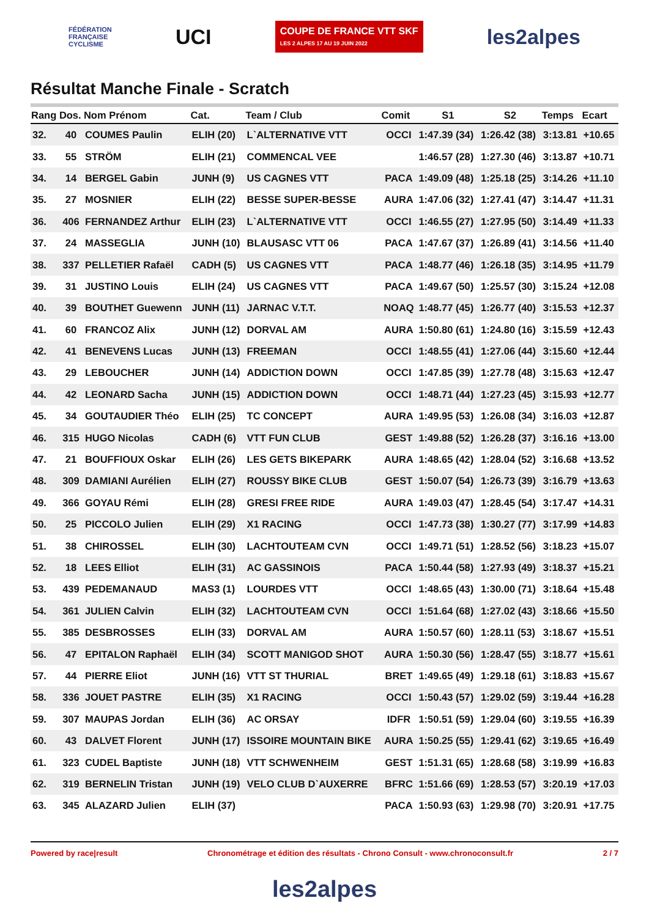FÉDÉRATION
FRANÇAISE
CYCLISME
UCI
COUPE DE FRANCE VTT SKF
LES 2 ALPES 17 AU 19 JUIN 2022
les2alpes
Résultat Manche Finale - Scratch
| Rang | Dos. | Nom Prénom | Cat. | Team / Club | Comit | S1 | S2 | Temps | Ecart |
| --- | --- | --- | --- | --- | --- | --- | --- | --- | --- |
| 32. | 40 | COUMES Paulin | ELIH (20) | L`ALTERNATIVE VTT | OCCI | 1:47.39 (34) | 1:26.42 (38) | 3:13.81 | +10.65 |
| 33. | 55 | STRÖM | ELIH (21) | COMMENCAL VEE | | 1:46.57 (28) | 1:27.30 (46) | 3:13.87 | +10.71 |
| 34. | 14 | BERGEL Gabin | JUNH (9) | US CAGNES VTT | PACA | 1:49.09 (48) | 1:25.18 (25) | 3:14.26 | +11.10 |
| 35. | 27 | MOSNIER | ELIH (22) | BESSE SUPER-BESSE | AURA | 1:47.06 (32) | 1:27.41 (47) | 3:14.47 | +11.31 |
| 36. | 406 | FERNANDEZ Arthur | ELIH (23) | L`ALTERNATIVE VTT | OCCI | 1:46.55 (27) | 1:27.95 (50) | 3:14.49 | +11.33 |
| 37. | 24 | MASSEGLIA | JUNH (10) | BLAUSASC VTT 06 | PACA | 1:47.67 (37) | 1:26.89 (41) | 3:14.56 | +11.40 |
| 38. | 337 | PELLETIER Rafaël | CADH (5) | US CAGNES VTT | PACA | 1:48.77 (46) | 1:26.18 (35) | 3:14.95 | +11.79 |
| 39. | 31 | JUSTINO Louis | ELIH (24) | US CAGNES VTT | PACA | 1:49.67 (50) | 1:25.57 (30) | 3:15.24 | +12.08 |
| 40. | 39 | BOUTHET Guewenn | JUNH (11) | JARNAC V.T.T. | NOAQ | 1:48.77 (45) | 1:26.77 (40) | 3:15.53 | +12.37 |
| 41. | 60 | FRANCOZ Alix | JUNH (12) | DORVAL AM | AURA | 1:50.80 (61) | 1:24.80 (16) | 3:15.59 | +12.43 |
| 42. | 41 | BENEVENS Lucas | JUNH (13) | FREEMAN | OCCI | 1:48.55 (41) | 1:27.06 (44) | 3:15.60 | +12.44 |
| 43. | 29 | LEBOUCHER | JUNH (14) | ADDICTION DOWN | OCCI | 1:47.85 (39) | 1:27.78 (48) | 3:15.63 | +12.47 |
| 44. | 42 | LEONARD Sacha | JUNH (15) | ADDICTION DOWN | OCCI | 1:48.71 (44) | 1:27.23 (45) | 3:15.93 | +12.77 |
| 45. | 34 | GOUTAUDIER Théo | ELIH (25) | TC CONCEPT | AURA | 1:49.95 (53) | 1:26.08 (34) | 3:16.03 | +12.87 |
| 46. | 315 | HUGO Nicolas | CADH (6) | VTT FUN CLUB | GEST | 1:49.88 (52) | 1:26.28 (37) | 3:16.16 | +13.00 |
| 47. | 21 | BOUFFIOUX Oskar | ELIH (26) | LES GETS BIKEPARK | AURA | 1:48.65 (42) | 1:28.04 (52) | 3:16.68 | +13.52 |
| 48. | 309 | DAMIANI Aurélien | ELIH (27) | ROUSSY BIKE CLUB | GEST | 1:50.07 (54) | 1:26.73 (39) | 3:16.79 | +13.63 |
| 49. | 366 | GOYAU Rémi | ELIH (28) | GRESI FREE RIDE | AURA | 1:49.03 (47) | 1:28.45 (54) | 3:17.47 | +14.31 |
| 50. | 25 | PICCOLO Julien | ELIH (29) | X1 RACING | OCCI | 1:47.73 (38) | 1:30.27 (77) | 3:17.99 | +14.83 |
| 51. | 38 | CHIROSSEL | ELIH (30) | LACHTOUTEAM CVN | OCCI | 1:49.71 (51) | 1:28.52 (56) | 3:18.23 | +15.07 |
| 52. | 18 | LEES Elliot | ELIH (31) | AC GASSINOIS | PACA | 1:50.44 (58) | 1:27.93 (49) | 3:18.37 | +15.21 |
| 53. | 439 | PEDEMANAUD | MAS3 (1) | LOURDES VTT | OCCI | 1:48.65 (43) | 1:30.00 (71) | 3:18.64 | +15.48 |
| 54. | 361 | JULIEN Calvin | ELIH (32) | LACHTOUTEAM CVN | OCCI | 1:51.64 (68) | 1:27.02 (43) | 3:18.66 | +15.50 |
| 55. | 385 | DESBROSSES | ELIH (33) | DORVAL AM | AURA | 1:50.57 (60) | 1:28.11 (53) | 3:18.67 | +15.51 |
| 56. | 47 | EPITALON Raphaël | ELIH (34) | SCOTT MANIGOD SHOT | AURA | 1:50.30 (56) | 1:28.47 (55) | 3:18.77 | +15.61 |
| 57. | 44 | PIERRE Eliot | JUNH (16) | VTT ST THURIAL | BRET | 1:49.65 (49) | 1:29.18 (61) | 3:18.83 | +15.67 |
| 58. | 336 | JOUET PASTRE | ELIH (35) | X1 RACING | OCCI | 1:50.43 (57) | 1:29.02 (59) | 3:19.44 | +16.28 |
| 59. | 307 | MAUPAS Jordan | ELIH (36) | AC ORSAY | IDFR | 1:50.51 (59) | 1:29.04 (60) | 3:19.55 | +16.39 |
| 60. | 43 | DALVET Florent | JUNH (17) | ISSOIRE MOUNTAIN BIKE | AURA | 1:50.25 (55) | 1:29.41 (62) | 3:19.65 | +16.49 |
| 61. | 323 | CUDEL Baptiste | JUNH (18) | VTT SCHWENHEIM | GEST | 1:51.31 (65) | 1:28.68 (58) | 3:19.99 | +16.83 |
| 62. | 319 | BERNELIN Tristan | JUNH (19) | VELO CLUB D`AUXERRE | BFRC | 1:51.66 (69) | 1:28.53 (57) | 3:20.19 | +17.03 |
| 63. | 345 | ALAZARD Julien | ELIH (37) | | PACA | 1:50.93 (63) | 1:29.98 (70) | 3:20.91 | +17.75 |
Powered by race|result Chronométrage et édition des résultats - Chrono Consult - www.chronoconsult.fr 2 / 7
les2alpes